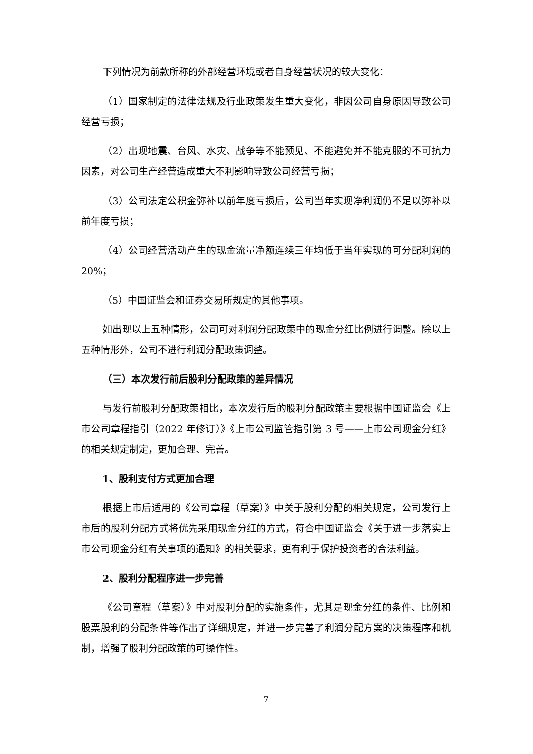下列情况为前款所称的外部经营环境或者自身经营状况的较大变化：
（1）国家制定的法律法规及行业政策发生重大变化，非因公司自身原因导致公司经营亏损；
（2）出现地震、台风、水灾、战争等不能预见、不能避免并不能克服的不可抗力因素，对公司生产经营造成重大不利影响导致公司经营亏损；
（3）公司法定公积金弥补以前年度亏损后，公司当年实现净利润仍不足以弥补以前年度亏损；
（4）公司经营活动产生的现金流量净额连续三年均低于当年实现的可分配利润的 20%；
（5）中国证监会和证券交易所规定的其他事项。
如出现以上五种情形，公司可对利润分配政策中的现金分红比例进行调整。除以上五种情形外，公司不进行利润分配政策调整。
（三）本次发行前后股利分配政策的差异情况
与发行前股利分配政策相比，本次发行后的股利分配政策主要根据中国证监会《上市公司章程指引（2022 年修订）》《上市公司监管指引第 3 号——上市公司现金分红》的相关规定制定，更加合理、完善。
1、股利支付方式更加合理
根据上市后适用的《公司章程（草案）》中关于股利分配的相关规定，公司发行上市后的股利分配方式将优先采用现金分红的方式，符合中国证监会《关于进一步落实上市公司现金分红有关事项的通知》的相关要求，更有利于保护投资者的合法利益。
2、股利分配程序进一步完善
《公司章程（草案）》中对股利分配的实施条件，尤其是现金分红的条件、比例和股票股利的分配条件等作出了详细规定，并进一步完善了利润分配方案的决策程序和机制，增强了股利分配政策的可操作性。
7